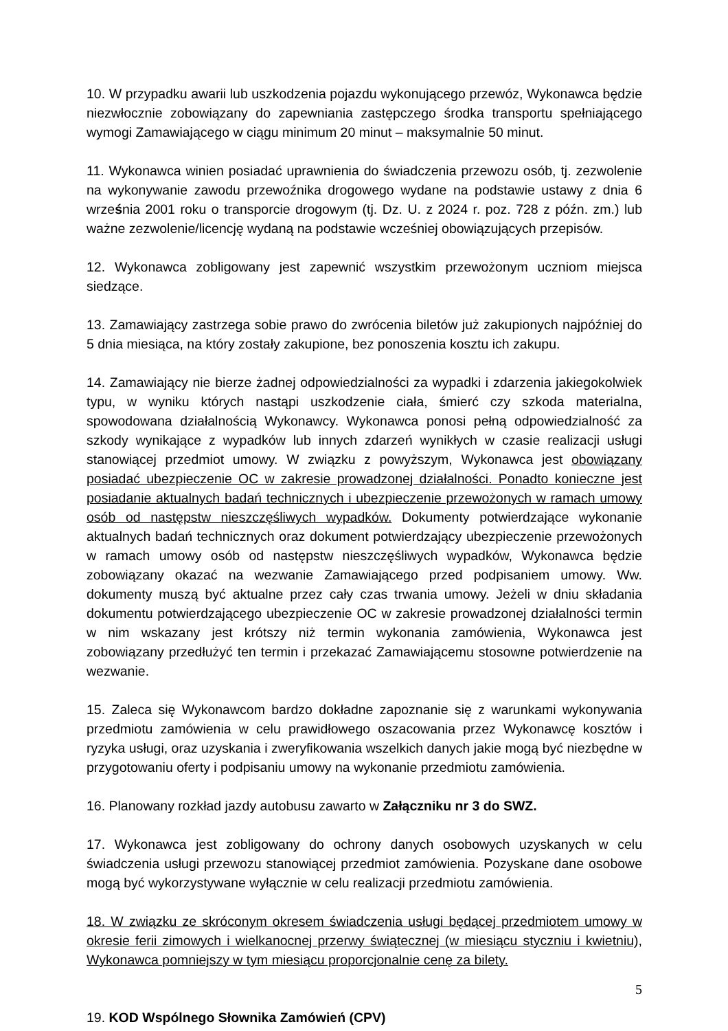10. W przypadku awarii lub uszkodzenia pojazdu wykonującego przewóz, Wykonawca będzie niezwłocznie zobowiązany do zapewniania zastępczego środka transportu spełniającego wymogi Zamawiającego w ciągu minimum 20 minut – maksymalnie 50 minut.
11. Wykonawca winien posiadać uprawnienia do świadczenia przewozu osób, tj. zezwolenie na wykonywanie zawodu przewoźnika drogowego wydane na podstawie ustawy z dnia 6 września 2001 roku o transporcie drogowym (tj. Dz. U. z 2024 r. poz. 728 z późn. zm.) lub ważne zezwolenie/licencję wydaną na podstawie wcześniej obowiązujących przepisów.
12. Wykonawca zobligowany jest zapewnić wszystkim przewożonym uczniom miejsca siedzące.
13. Zamawiający zastrzega sobie prawo do zwrócenia biletów już zakupionych najpóźniej do 5 dnia miesiąca, na który zostały zakupione, bez ponoszenia kosztu ich zakupu.
14. Zamawiający nie bierze żadnej odpowiedzialności za wypadki i zdarzenia jakiegokolwiek typu, w wyniku których nastąpi uszkodzenie ciała, śmierć czy szkoda materialna, spowodowana działalnością Wykonawcy. Wykonawca ponosi pełną odpowiedzialność za szkody wynikające z wypadków lub innych zdarzeń wynikłych w czasie realizacji usługi stanowiącej przedmiot umowy. W związku z powyższym, Wykonawca jest obowiązany posiadać ubezpieczenie OC w zakresie prowadzonej działalności. Ponadto konieczne jest posiadanie aktualnych badań technicznych i ubezpieczenie przewożonych w ramach umowy osób od następstw nieszczęśliwych wypadków. Dokumenty potwierdzające wykonanie aktualnych badań technicznych oraz dokument potwierdzający ubezpieczenie przewożonych w ramach umowy osób od następstw nieszczęśliwych wypadków, Wykonawca będzie zobowiązany okazać na wezwanie Zamawiającego przed podpisaniem umowy. Ww. dokumenty muszą być aktualne przez cały czas trwania umowy. Jeżeli w dniu składania dokumentu potwierdzającego ubezpieczenie OC w zakresie prowadzonej działalności termin w nim wskazany jest krótszy niż termin wykonania zamówienia, Wykonawca jest zobowiązany przedłużyć ten termin i przekazać Zamawiającemu stosowne potwierdzenie na wezwanie.
15. Zaleca się Wykonawcom bardzo dokładne zapoznanie się z warunkami wykonywania przedmiotu zamówienia w celu prawidłowego oszacowania przez Wykonawcę kosztów i ryzyka usługi, oraz uzyskania i zweryfikowania wszelkich danych jakie mogą być niezbędne w przygotowaniu oferty i podpisaniu umowy na wykonanie przedmiotu zamówienia.
16. Planowany rozkład jazdy autobusu zawarto w Załączniku nr 3 do SWZ.
17. Wykonawca jest zobligowany do ochrony danych osobowych uzyskanych w celu świadczenia usługi przewozu stanowiącej przedmiot zamówienia. Pozyskane dane osobowe mogą być wykorzystywane wyłącznie w celu realizacji przedmiotu zamówienia.
18. W związku ze skróconym okresem świadczenia usługi będącej przedmiotem umowy w okresie ferii zimowych i wielkanocnej przerwy świątecznej (w miesiącu styczniu i kwietniu), Wykonawca pomniejszy w tym miesiącu proporcjonalnie cenę za bilety.
19. KOD Wspólnego Słownika Zamówień (CPV)
5